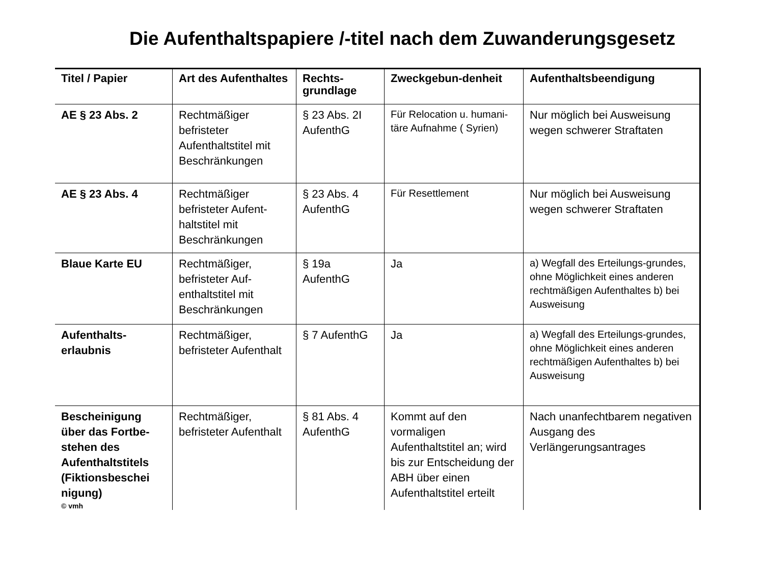Die Aufenthaltspapiere /-titel nach dem Zuwanderungsgesetz
| Titel / Papier | Art des Aufenthaltes | Rechts-grundlage | Zweckgebun-denheit | Aufenthaltsbeendigung |
| --- | --- | --- | --- | --- |
| AE § 23 Abs. 2 | Rechtmäßiger befristeter Aufenthaltstitel mit Beschränkungen | § 23 Abs. 2I AufenthG | Für Relocation u. humani-täre Aufnahme ( Syrien) | Nur möglich bei Ausweisung wegen schwerer Straftaten |
| AE § 23 Abs. 4 | Rechtmäßiger befristeter Aufent-haltstitel mit Beschränkungen | § 23 Abs. 4 AufenthG | Für Resettlement | Nur möglich bei Ausweisung wegen schwerer Straftaten |
| Blaue Karte EU | Rechtmäßiger, befristeter Auf-enthaltstitel mit Beschränkungen | § 19a AufenthG | Ja | a) Wegfall des Erteilungs-grundes, ohne Möglichkeit eines anderen rechtmäßigen Aufenthaltes b) bei Ausweisung |
| Aufenthalts-erlaubnis | Rechtmäßiger, befristeter Aufenthalt | § 7 AufenthG | Ja | a) Wegfall des Erteilungs-grundes, ohne Möglichkeit eines anderen rechtmäßigen Aufenthaltes b) bei Ausweisung |
| Bescheinigung über das Fortbe-stehen des Aufenthaltstitels (Fiktionsbeschei nigung) © vmh | Rechtmäßiger, befristeter Aufenthalt | § 81 Abs. 4 AufenthG | Kommt auf den vormaligen Aufenthaltstitel an; wird bis zur Entscheidung der ABH über einen Aufenthaltstitel erteilt | Nach unanfechtbarem negativen Ausgang des Verlängerungsantrages |